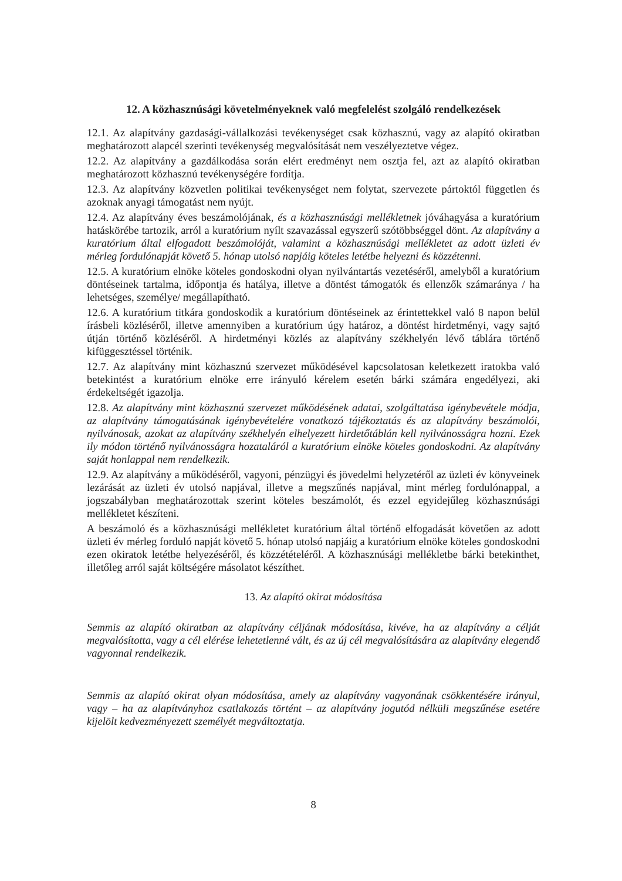12. A közhasznúsági követelményeknek való megfelelést szolgáló rendelkezések
12.1. Az alapítvány gazdasági-vállalkozási tevékenységet csak közhasznú, vagy az alapító okiratban meghatározott alapcél szerinti tevékenység megvalósítását nem veszélyeztetve végez.
12.2. Az alapítvány a gazdálkodása során elért eredményt nem osztja fel, azt az alapító okiratban meghatározott közhasznú tevékenységére fordítja.
12.3. Az alapítvány közvetlen politikai tevékenységet nem folytat, szervezete pártoktól független és azoknak anyagi támogatást nem nyújt.
12.4. Az alapítvány éves beszámolójának, és a közhasznúsági mellékletnek jóváhagyása a kuratórium hatáskörébe tartozik, arról a kuratórium nyílt szavazással egyszerű szótöbbséggel dönt. Az alapítvány a kuratórium által elfogadott beszámolóját, valamint a közhasznúsági mellékletet az adott üzleti év mérleg fordulónapját követő 5. hónap utolsó napjáig köteles letétbe helyezni és közzétenni.
12.5. A kuratórium elnöke köteles gondoskodni olyan nyilvántartás vezetéséről, amelyből a kuratórium döntéseinek tartalma, időpontja és hatálya, illetve a döntést támogatók és ellenzők számaránya / ha lehetséges, személye/ megállapítható.
12.6. A kuratórium titkára gondoskodik a kuratórium döntéseinek az érintettekkel való 8 napon belül írásbeli közléséről, illetve amennyiben a kuratórium úgy határoz, a döntést hirdetményi, vagy sajtó útján történő közléséről. A hirdetményi közlés az alapítvány székhelyén lévő táblára történő kifüggesztéssel történik.
12.7. Az alapítvány mint közhasznú szervezet működésével kapcsolatosan keletkezett iratokba való betekintést a kuratórium elnöke erre irányuló kérelem esetén bárki számára engedélyezi, aki érdekeltségét igazolja.
12.8. Az alapítvány mint közhasznú szervezet működésének adatai, szolgáltatása igénybevétele módja, az alapítvány támogatásának igénybevételére vonatkozó tájékoztatás és az alapítvány beszámolói, nyilvánosak, azokat az alapítvány székhelyén elhelyezett hirdetőtáblán kell nyilvánosságra hozni. Ezek ily módon történő nyilvánosságra hozataláról a kuratórium elnöke köteles gondoskodni. Az alapítvány saját honlappal nem rendelkezik.
12.9. Az alapítvány a működéséről, vagyoni, pénzügyi és jövedelmi helyzetéről az üzleti év könyveinek lezárását az üzleti év utolsó napjával, illetve a megszűnés napjával, mint mérleg fordulónappal, a jogszabályban meghatározottak szerint köteles beszámolót, és ezzel egyidejűleg közhasznúsági mellékletet készíteni.
A beszámoló és a közhasznúsági mellékletet kuratórium által történő elfogadását követően az adott üzleti év mérleg forduló napját követő 5. hónap utolsó napjáig a kuratórium elnöke köteles gondoskodni ezen okiratok letétbe helyezéséről, és közzétételéről. A közhasznúsági mellékletbe bárki betekinthet, illetőleg arról saját költségére másolatot készíthet.
13. Az alapító okirat módosítása
Semmis az alapító okiratban az alapítvány céljának módosítása, kivéve, ha az alapítvány a célját megvalósította, vagy a cél elérése lehetetlenné vált, és az új cél megvalósítására az alapítvány elegendő vagyonnal rendelkezik.
Semmis az alapító okirat olyan módosítása, amely az alapítvány vagyonának csökkentésére irányul, vagy – ha az alapítványhoz csatlakozás történt – az alapítvány jogutód nélküli megszűnése esetére kijelölt kedvezményezett személyét megváltoztatja.
8